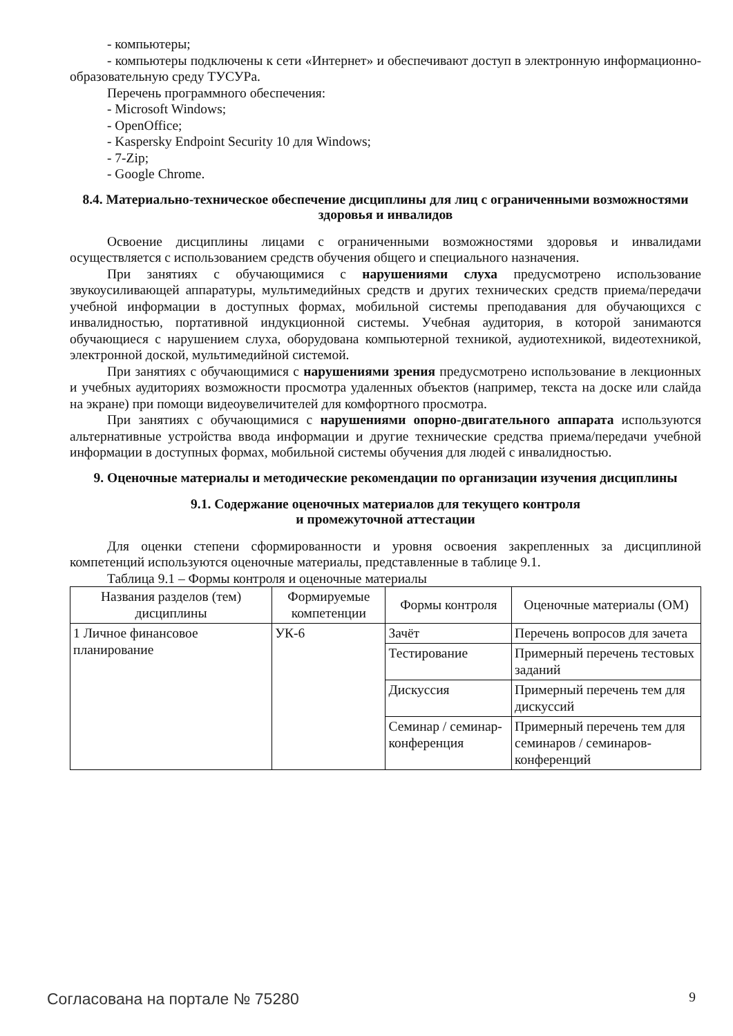- компьютеры;
- компьютеры подключены к сети «Интернет» и обеспечивают доступ в электронную информационно-образовательную среду ТУСУРа.
Перечень программного обеспечения:
- Microsoft Windows;
- OpenOffice;
- Kaspersky Endpoint Security 10 для Windows;
- 7-Zip;
- Google Chrome.
8.4. Материально-техническое обеспечение дисциплины для лиц с ограниченными возможностями здоровья и инвалидов
Освоение дисциплины лицами с ограниченными возможностями здоровья и инвалидами осуществляется с использованием средств обучения общего и специального назначения.
При занятиях с обучающимися с нарушениями слуха предусмотрено использование звукоусиливающей аппаратуры, мультимедийных средств и других технических средств приема/передачи учебной информации в доступных формах, мобильной системы преподавания для обучающихся с инвалидностью, портативной индукционной системы. Учебная аудитория, в которой занимаются обучающиеся с нарушением слуха, оборудована компьютерной техникой, аудиотехникой, видеотехникой, электронной доской, мультимедийной системой.
При занятиях с обучающимися с нарушениями зрения предусмотрено использование в лекционных и учебных аудиториях возможности просмотра удаленных объектов (например, текста на доске или слайда на экране) при помощи видеоувеличителей для комфортного просмотра.
При занятиях с обучающимися с нарушениями опорно-двигательного аппарата используются альтернативные устройства ввода информации и другие технические средства приема/передачи учебной информации в доступных формах, мобильной системы обучения для людей с инвалидностью.
9. Оценочные материалы и методические рекомендации по организации изучения дисциплины
9.1. Содержание оценочных материалов для текущего контроля
и промежуточной аттестации
Для оценки степени сформированности и уровня освоения закрепленных за дисциплиной компетенций используются оценочные материалы, представленные в таблице 9.1.
Таблица 9.1 – Формы контроля и оценочные материалы
| Названия разделов (тем) дисциплины | Формируемые компетенции | Формы контроля | Оценочные материалы (ОМ) |
| --- | --- | --- | --- |
| 1 Личное финансовое планирование | УК-6 | Зачёт | Перечень вопросов для зачета |
| | | Тестирование | Примерный перечень тестовых заданий |
| | | Дискуссия | Примерный перечень тем для дискуссий |
| | | Семинар / семинар-конференция | Примерный перечень тем для семинаров / семинаров-конференций |
Согласована на портале № 75280 9